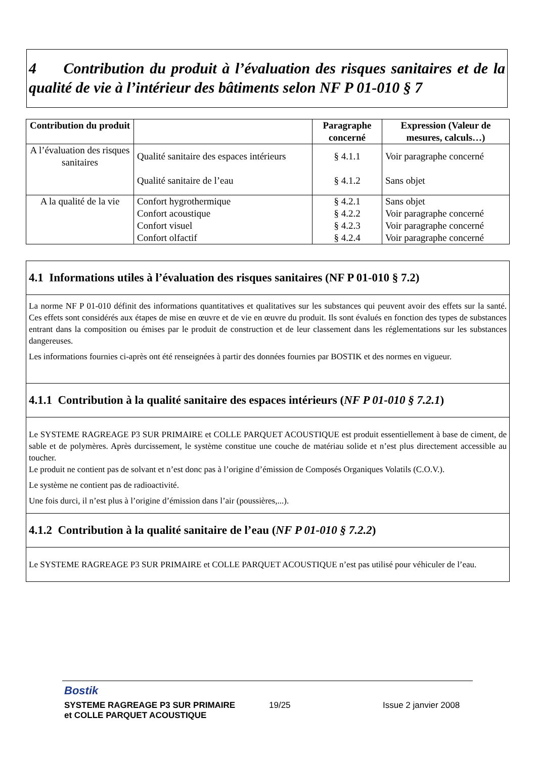4 Contribution du produit à l’évaluation des risques sanitaires et de la qualité de vie à l’intérieur des bâtiments selon NF P 01-010 § 7
| Contribution du produit | | Paragraphe concerné | Expression (Valeur de mesures, calculs…) |
| --- | --- | --- | --- |
| A l’évaluation des risques sanitaires | Qualité sanitaire des espaces intérieurs Qualité sanitaire de l’eau | § 4.1.1 § 4.1.2 | Voir paragraphe concerné Sans objet |
| A la qualité de la vie | Confort hygrothermique Confort acoustique Confort visuel Confort olfactif | § 4.2.1 § 4.2.2 § 4.2.3 § 4.2.4 | Sans objet Voir paragraphe concerné Voir paragraphe concerné Voir paragraphe concerné |
4.1 Informations utiles à l’évaluation des risques sanitaires (NF P 01-010 § 7.2)
La norme NF P 01-010 définit des informations quantitatives et qualitatives sur les substances qui peuvent avoir des effets sur la santé. Ces effets sont considérés aux étapes de mise en œuvre et de vie en œuvre du produit. Ils sont évalués en fonction des types de substances entrant dans la composition ou émises par le produit de construction et de leur classement dans les réglementations sur les substances dangereuses.
Les informations fournies ci-après ont été renseignées à partir des données fournies par BOSTIK et des normes en vigueur.
4.1.1 Contribution à la qualité sanitaire des espaces intérieurs (NF P 01-010 § 7.2.1)
Le SYSTEME RAGREAGE P3 SUR PRIMAIRE et COLLE PARQUET ACOUSTIQUE est produit essentiellement à base de ciment, de sable et de polymères. Après durcissement, le système constitue une couche de matériau solide et n’est plus directement accessible au toucher.
Le produit ne contient pas de solvant et n’est donc pas à l’origine d’émission de Composés Organiques Volatils (C.O.V.).
Le système ne contient pas de radioactivité.
Une fois durci, il n’est plus à l’origine d’émission dans l’air (poussières,...).
4.1.2 Contribution à la qualité sanitaire de l’eau (NF P 01-010 § 7.2.2)
Le SYSTEME RAGREAGE P3 SUR PRIMAIRE et COLLE PARQUET ACOUSTIQUE n’est pas utilisé pour véhiculer de l’eau.
Bostik
SYSTEME RAGREAGE P3 SUR PRIMAIRE
et COLLE PARQUET ACOUSTIQUE 19/25 Issue 2 janvier 2008